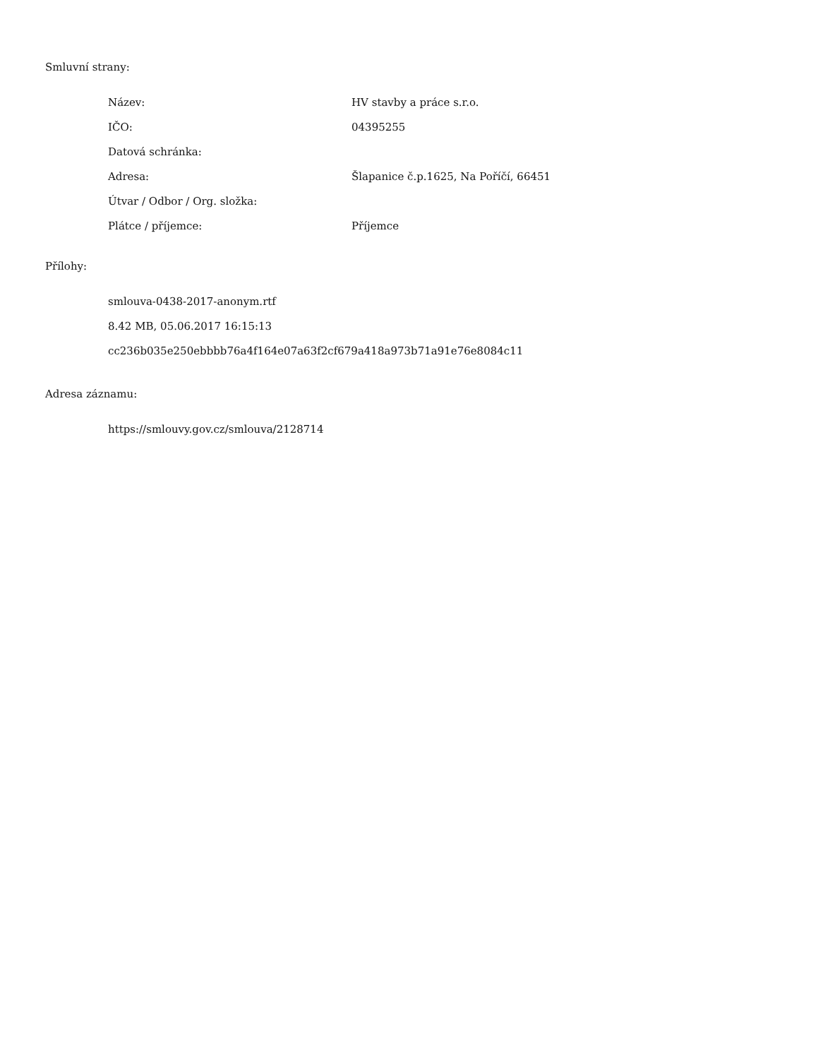Smluvní strany:
| Název: | HV stavby a práce s.r.o. |
| IČO: | 04395255 |
| Datová schránka: | |
| Adresa: | Šlapanice č.p.1625, Na Poříčí, 66451 |
| Útvar / Odbor / Org. složka: | |
| Plátce / příjemce: | Příjemce |
Přílohy:
smlouva-0438-2017-anonym.rtf
8.42 MB, 05.06.2017 16:15:13
cc236b035e250ebbbb76a4f164e07a63f2cf679a418a973b71a91e76e8084c11
Adresa záznamu:
https://smlouvy.gov.cz/smlouva/2128714